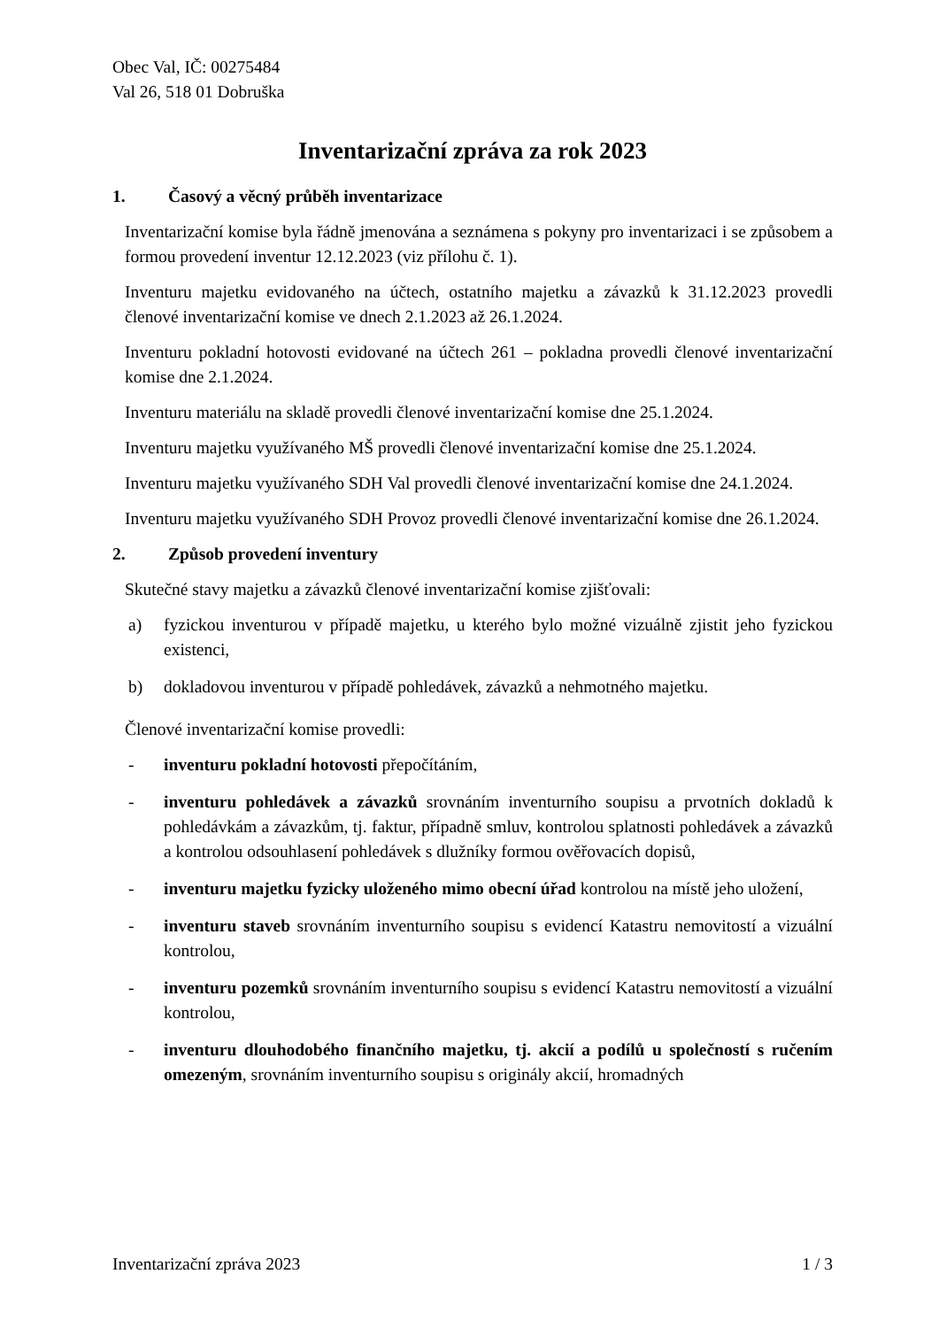Obec Val, IČ: 00275484
Val 26, 518 01 Dobruška
Inventarizační zpráva za rok 2023
1. Časový a věcný průběh inventarizace
Inventarizační komise byla řádně jmenována a seznámena s pokyny pro inventarizaci i se způsobem a formou provedení inventur 12.12.2023 (viz přílohu č. 1).
Inventuru majetku evidovaného na účtech, ostatního majetku a závazků k 31.12.2023 provedli členové inventarizační komise ve dnech 2.1.2023 až 26.1.2024.
Inventuru pokladní hotovosti evidované na účtech 261 – pokladna provedli členové inventarizační komise dne 2.1.2024.
Inventuru materiálu na skladě provedli členové inventarizační komise dne 25.1.2024.
Inventuru majetku využívaného MŠ provedli členové inventarizační komise dne 25.1.2024.
Inventuru majetku využívaného SDH Val provedli členové inventarizační komise dne 24.1.2024.
Inventuru majetku využívaného SDH Provoz provedli členové inventarizační komise dne 26.1.2024.
2. Způsob provedení inventury
Skutečné stavy majetku a závazků členové inventarizační komise zjišťovali:
a) fyzickou inventurou v případě majetku, u kterého bylo možné vizuálně zjistit jeho fyzickou existenci,
b) dokladovou inventurou v případě pohledávek, závazků a nehmotného majetku.
Členové inventarizační komise provedli:
- inventuru pokladní hotovosti přepočítáním,
- inventuru pohledávek a závazků srovnáním inventurního soupisu a prvotních dokladů k pohledávkám a závazkům, tj. faktur, případně smluv, kontrolou splatnosti pohledávek a závazků a kontrolou odsouhlasení pohledávek s dlužníky formou ověřovacích dopisů,
- inventuru majetku fyzicky uloženého mimo obecní úřad kontrolou na místě jeho uložení,
- inventuru staveb srovnáním inventurního soupisu s evidencí Katastru nemovitostí a vizuální kontrolou,
- inventuru pozemků srovnáním inventurního soupisu s evidencí Katastru nemovitostí a vizuální kontrolou,
- inventuru dlouhodobého finančního majetku, tj. akcií a podílů u společností s ručením omezeným, srovnáním inventurního soupisu s originály akcií, hromadných
Inventarizační zpráva 2023 1 / 3